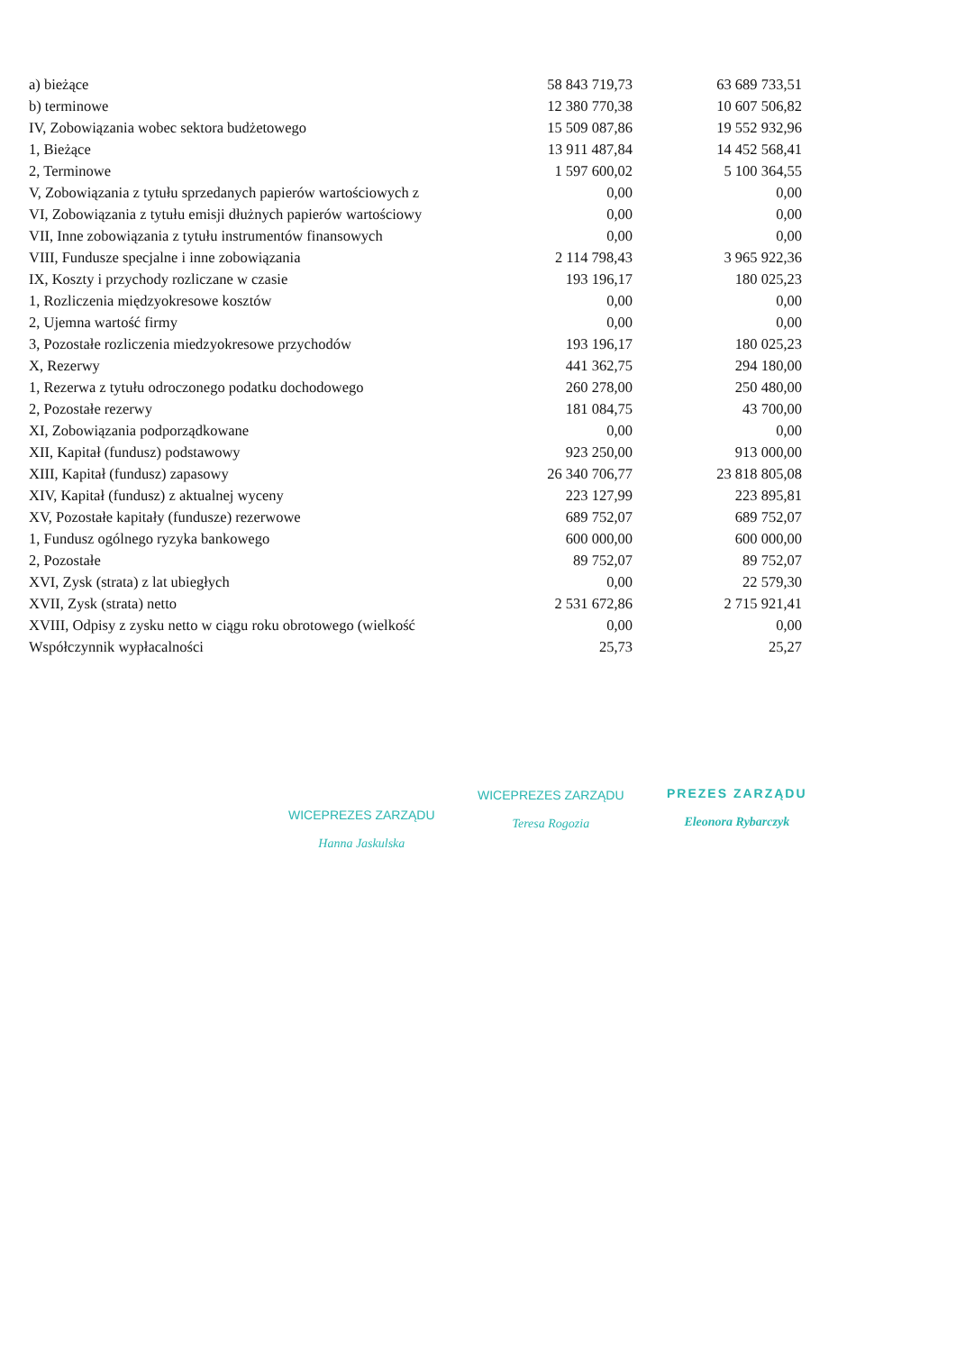| a) bieżące | 58 843 719,73 | 63 689 733,51 |
| b) terminowe | 12 380 770,38 | 10 607 506,82 |
| IV, Zobowiązania wobec sektora budżetowego | 15 509 087,86 | 19 552 932,96 |
| 1, Bieżące | 13 911 487,84 | 14 452 568,41 |
| 2, Terminowe | 1 597 600,02 | 5 100 364,55 |
| V, Zobowiązania z tytułu sprzedanych papierów wartościowych z | 0,00 | 0,00 |
| VI, Zobowiązania z tytułu emisji dłużnych papierów wartościowy | 0,00 | 0,00 |
| VII, Inne zobowiązania z tytułu instrumentów finansowych | 0,00 | 0,00 |
| VIII, Fundusze specjalne i inne zobowiązania | 2 114 798,43 | 3 965 922,36 |
| IX, Koszty i przychody rozliczane w czasie | 193 196,17 | 180 025,23 |
| 1, Rozliczenia międzyokresowe kosztów | 0,00 | 0,00 |
| 2, Ujemna wartość firmy | 0,00 | 0,00 |
| 3, Pozostałe rozliczenia miedzyokresowe przychodów | 193 196,17 | 180 025,23 |
| X, Rezerwy | 441 362,75 | 294 180,00 |
| 1, Rezerwa z tytułu odroczonego podatku dochodowego | 260 278,00 | 250 480,00 |
| 2, Pozostałe rezerwy | 181 084,75 | 43 700,00 |
| XI, Zobowiązania podporządkowane | 0,00 | 0,00 |
| XII, Kapitał (fundusz) podstawowy | 923 250,00 | 913 000,00 |
| XIII, Kapitał (fundusz) zapasowy | 26 340 706,77 | 23 818 805,08 |
| XIV, Kapitał (fundusz) z aktualnej wyceny | 223 127,99 | 223 895,81 |
| XV, Pozostałe kapitały (fundusze) rezerwowe | 689 752,07 | 689 752,07 |
| 1, Fundusz ogólnego ryzyka bankowego | 600 000,00 | 600 000,00 |
| 2, Pozostałe | 89 752,07 | 89 752,07 |
| XVI, Zysk (strata) z lat ubiegłych | 0,00 | 22 579,30 |
| XVII, Zysk (strata) netto | 2 531 672,86 | 2 715 921,41 |
| XVIII, Odpisy z zysku netto w ciągu roku obrotowego (wielkość | 0,00 | 0,00 |
| Współczynnik wypłacalności | 25,73 | 25,27 |
WICEPREZES ZARZĄDU
Hanna Jaskulska
WICEPREZES ZARZĄDU
Teresa Rogozia
PREZES ZARZĄDU
Eleonora Rybarczyk